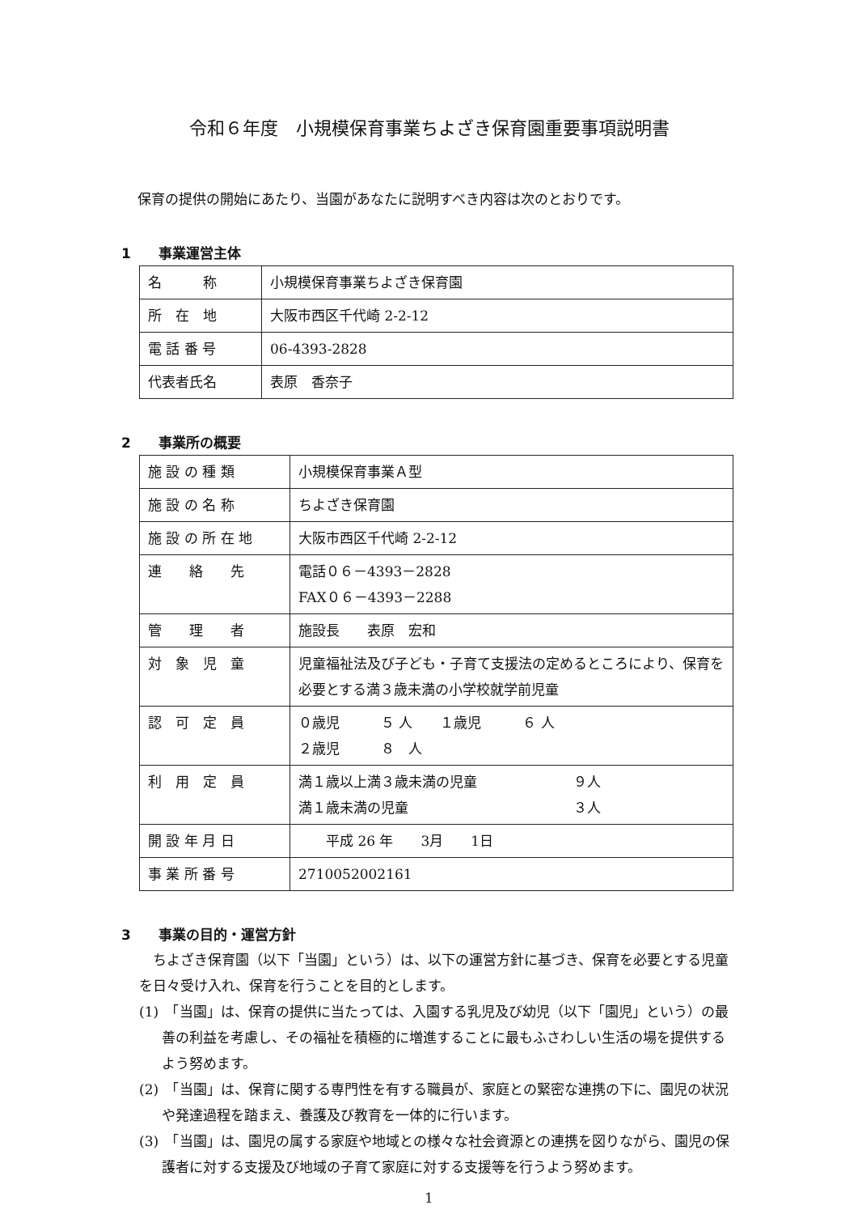令和６年度　小規模保育事業ちよざき保育園重要事項説明書
保育の提供の開始にあたり、当園があなたに説明すべき内容は次のとおりです。
1　　事業運営主体
| 名 称 | 小規模保育事業ちよざき保育園 |
| 所 在 地 | 大阪市西区千代崎 2-2-12 |
| 電 話 番 号 | 06-4393-2828 |
| 代表者氏名 | 表原 香奈子 |
2　　事業所の概要
| 施 設 の 種 類 | 小規模保育事業Ａ型 |
| 施 設 の 名 称 | ちよざき保育園 |
| 施 設 の 所 在 地 | 大阪市西区千代崎 2-2-12 |
| 連 絡 先 | 電話０６－4393－2828 FAX０６－4393－2288 |
| 管 理 者 | 施設長 表原 宏和 |
| 対 象 児 童 | 児童福祉法及び子ども・子育て支援法の定めるところにより、保育を必要とする満３歳未満の小学校就学前児童 |
| 認 可 定 員 | ０歳児 ５ 人 １歳児 ６ 人 ２歳児 ８ 人 |
| 利 用 定 員 | 満１歳以上満３歳未満の児童 ９人 満１歳未満の児童 ３人 |
| 開 設 年 月 日 | 平成 26 年 3月 1日 |
| 事 業 所 番 号 | 2710052002161 |
3　　事業の目的・運営方針
　ちよざき保育園（以下「当園」という）は、以下の運営方針に基づき、保育を必要とする児童を日々受け入れ、保育を行うことを目的とします。
(1)　「当園」は、保育の提供に当たっては、入園する乳児及び幼児（以下「園児」という）の最善の利益を考慮し、その福祉を積極的に増進することに最もふさわしい生活の場を提供するよう努めます。
(2)　「当園」は、保育に関する専門性を有する職員が、家庭との緊密な連携の下に、園児の状況や発達過程を踏まえ、養護及び教育を一体的に行います。
(3)　「当園」は、園児の属する家庭や地域との様々な社会資源との連携を図りながら、園児の保護者に対する支援及び地域の子育て家庭に対する支援等を行うよう努めます。
1